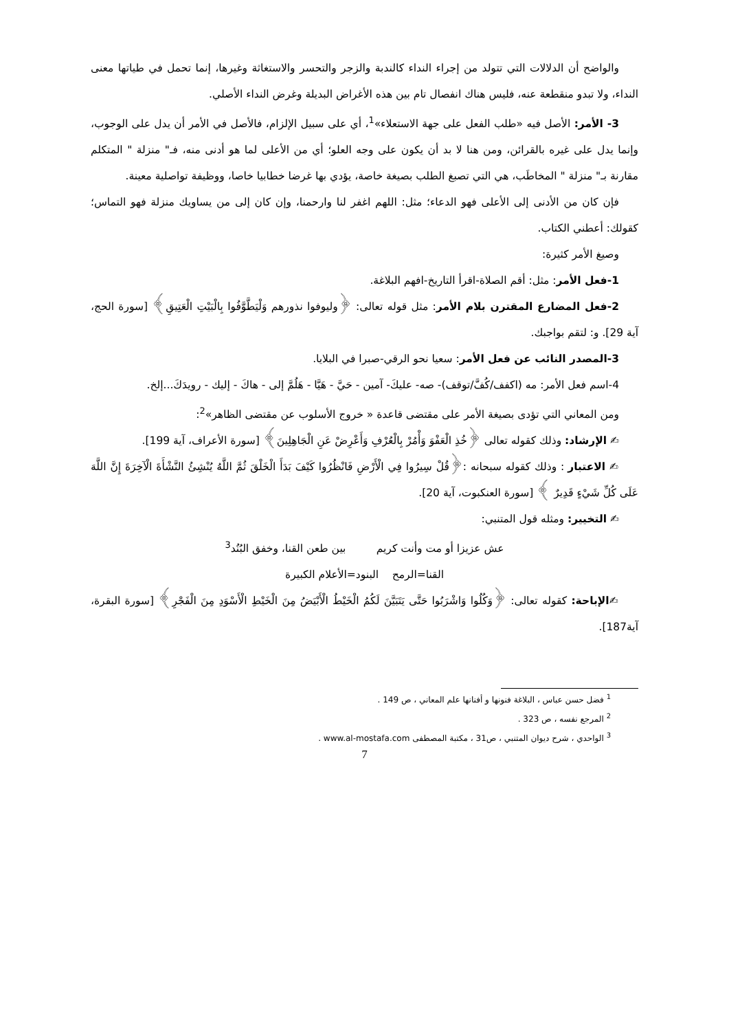والواضح أن الدلالات التي تتولد من إجراء النداء كالندبة والزجر والتحسر والاستغاثة وغيرها، إنما تحمل في طياتها معنى النداء، ولا تبدو منقطعة عنه، فليس هناك انفصال تام بين هذه الأغراض البديلة وغرض النداء الأصلي.
3- الأمر: الأصل فيه «طلب الفعل على جهة الاستعلاء»<sup>1</sup>، أي على سبيل الإلزام، فالأصل في الأمر أن يدل على الوجوب، وإنما يدل على غيره بالقرائن، ومن هنا لا بد أن يكون على وجه العلو؛ أي من الأعلى لما هو أدنى منه، فـ" منزلة " المتكلم مقارنة بـ" منزلة " المخاطَب، هي التي تصبغ الطلب بصيغة خاصة، يؤدي بها غرضا خطابيا خاصا، ووظيفة تواصلية معينة.
فإن كان من الأدنى إلى الأعلى فهو الدعاء؛ مثل: اللهم اغفر لنا وارحمنا، وإن كان إلى من يساويك منزلة فهو التماس؛ كقولك: أعطني الكتاب.
وصيغ الأمر كثيرة:
1-فعل الأمر: مثل: أقم الصلاة-اقرأ التاريخ-افهم البلاغة.
2-فعل المضارع المقترن بلام الأمر: مثل قوله تعالى: ﴿وليوفوا نذورهم وَلْيَطَّوَّفُوا بِالْبَيْتِ الْعَتِيقِ﴾ [سورة الحج، آية 29]. و: لتقم بواجبك.
3-المصدر النائب عن فعل الأمر: سعيا نحو الرقي-صبرا في البلايا.
4-اسم فعل الأمر: مه (اكفف/كُفَّ/توقف)- صه- عليكَ- آمين - حَيَّ - هَيَّا - هَلُمَّ إلى - هاكَ - إليك - رويدَكَ...إلخ.
ومن المعاني التي تؤدى بصيغة الأمر على مقتضى قاعدة « خروج الأسلوب عن مقتضى الظاهر»<sup>2</sup>:
✍ الإرشاد: وذلك كقوله تعالى ﴿خُذِ الْعَفْوَ وَأْمُرْ بِالْعُرْفِ وَأَعْرِضْ عَنِ الْجَاهِلِينَ﴾ [سورة الأعراف، آية 199].
✍ الاعتبار : وذلك كقوله سبحانه :﴿قُلْ سِيرُوا فِي الْأَرْضِ فَانْظُرُوا كَيْفَ بَدَأَ الْخَلْقَ ثُمَّ اللَّهُ يُنْشِئُ النَّشْأَةَ الْآخِرَةَ إِنَّ اللَّهَ عَلَى كُلِّ شَيْءٍ قَدِيرٌ ﴾ [سورة العنكبوت، آية 20].
✍ التخيير: ومثله قول المتنبي:
عش عزيزا أو مت وأنت كريم بين طعن القنا، وخفق البُنُد<sup>3</sup>
القنا=الرمح البنود=الأعلام الكبيرة
✍الإباحة: كقوله تعالى: ﴿وَكُلُوا وَاشْرَبُوا حَتَّى يَتَبَيَّنَ لَكُمُ الْخَيْطُ الْأَبْيَضُ مِنَ الْخَيْطِ الْأَسْوَدِ مِنَ الْفَجْرِ﴾ [سورة البقرة، آية187].
<sup>1</sup> فضل حسن عباس ، البلاغة فنونها و أفنانها علم المعاني ، ص 149 .
<sup>2</sup> المرجع نفسه ، ص 323 .
<sup>3</sup> الواحدي ، شرح ديوان المتنبي ، ص31 ، مكتبة المصطفى www.al-mostafa.com .
7